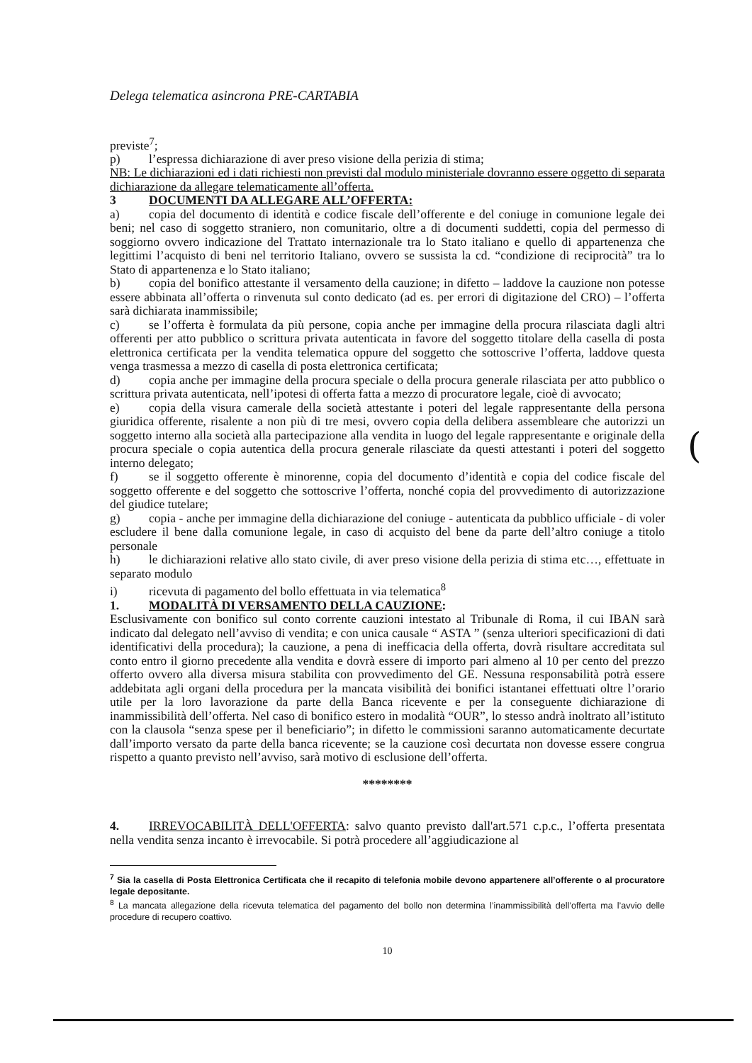Delega telematica asincrona PRE-CARTABIA
previste<sup>7</sup>;
p) l’espressa dichiarazione di aver preso visione della perizia di stima;
NB: Le dichiarazioni ed i dati richiesti non previsti dal modulo ministeriale dovranno essere oggetto di separata dichiarazione da allegare telematicamente all’offerta.
3 DOCUMENTI DA ALLEGARE ALL’OFFERTA:
a) copia del documento di identità e codice fiscale dell’offerente e del coniuge in comunione legale dei beni; nel caso di soggetto straniero, non comunitario, oltre a di documenti suddetti, copia del permesso di soggiorno ovvero indicazione del Trattato internazionale tra lo Stato italiano e quello di appartenenza che legittimi l’acquisto di beni nel territorio Italiano, ovvero se sussista la cd. “condizione di reciprocità” tra lo Stato di appartenenza e lo Stato italiano;
b) copia del bonifico attestante il versamento della cauzione; in difetto – laddove la cauzione non potesse essere abbinata all’offerta o rinvenuta sul conto dedicato (ad es. per errori di digitazione del CRO) – l’offerta sarà dichiarata inammissibile;
c) se l’offerta è formulata da più persone, copia anche per immagine della procura rilasciata dagli altri offerenti per atto pubblico o scrittura privata autenticata in favore del soggetto titolare della casella di posta elettronica certificata per la vendita telematica oppure del soggetto che sottoscrive l’offerta, laddove questa venga trasmessa a mezzo di casella di posta elettronica certificata;
d) copia anche per immagine della procura speciale o della procura generale rilasciata per atto pubblico o scrittura privata autenticata, nell’ipotesi di offerta fatta a mezzo di procuratore legale, cioè di avvocato;
e) copia della visura camerale della società attestante i poteri del legale rappresentante della persona giuridica offerente, risalente a non più di tre mesi, ovvero copia della delibera assembleare che autorizzi un soggetto interno alla società alla partecipazione alla vendita in luogo del legale rappresentante e originale della procura speciale o copia autentica della procura generale rilasciate da questi attestanti i poteri del soggetto interno delegato;
f) se il soggetto offerente è minorenne, copia del documento d’identità e copia del codice fiscale del soggetto offerente e del soggetto che sottoscrive l’offerta, nonché copia del provvedimento di autorizzazione del giudice tutelare;
g) copia - anche per immagine della dichiarazione del coniuge - autenticata da pubblico ufficiale - di voler escludere il bene dalla comunione legale, in caso di acquisto del bene da parte dell’altro coniuge a titolo personale
h) le dichiarazioni relative allo stato civile, di aver preso visione della perizia di stima etc…, effettuate in separato modulo
i) ricevuta di pagamento del bollo effettuata in via telematica<sup>8</sup>
1. MODALITÀ DI VERSAMENTO DELLA CAUZIONE:
Esclusivamente con bonifico sul conto corrente cauzioni intestato al Tribunale di Roma, il cui IBAN sarà indicato dal delegato nell’avviso di vendita; e con unica causale “ ASTA ” (senza ulteriori specificazioni di dati identificativi della procedura); la cauzione, a pena di inefficacia della offerta, dovrà risultare accreditata sul conto entro il giorno precedente alla vendita e dovrà essere di importo pari almeno al 10 per cento del prezzo offerto ovvero alla diversa misura stabilita con provvedimento del GE. Nessuna responsabilità potrà essere addebitata agli organi della procedura per la mancata visibilità dei bonifici istantanei effettuati oltre l’orario utile per la loro lavorazione da parte della Banca ricevente e per la conseguente dichiarazione di inammissibilità dell’offerta. Nel caso di bonifico estero in modalità “OUR”, lo stesso andrà inoltrato all’istituto con la clausola “senza spese per il beneficiario”; in difetto le commissioni saranno automaticamente decurtate dall’importo versato da parte della banca ricevente; se la cauzione così decurtata non dovesse essere congrua rispetto a quanto previsto nell’avviso, sarà motivo di esclusione dell’offerta.
********
4. IRREVOCABILITÀ DELL'OFFERTA: salvo quanto previsto dall'art.571 c.p.c., l’offerta presentata nella vendita senza incanto è irrevocabile. Si potrà procedere all’aggiudicazione al
<sup>7</sup> Sia la casella di Posta Elettronica Certificata che il recapito di telefonia mobile devono appartenere all’offerente o al procuratore legale depositante.
<sup>8</sup> La mancata allegazione della ricevuta telematica del pagamento del bollo non determina l’inammissibilità dell’offerta ma l’avvio delle procedure di recupero coattivo.
10
(